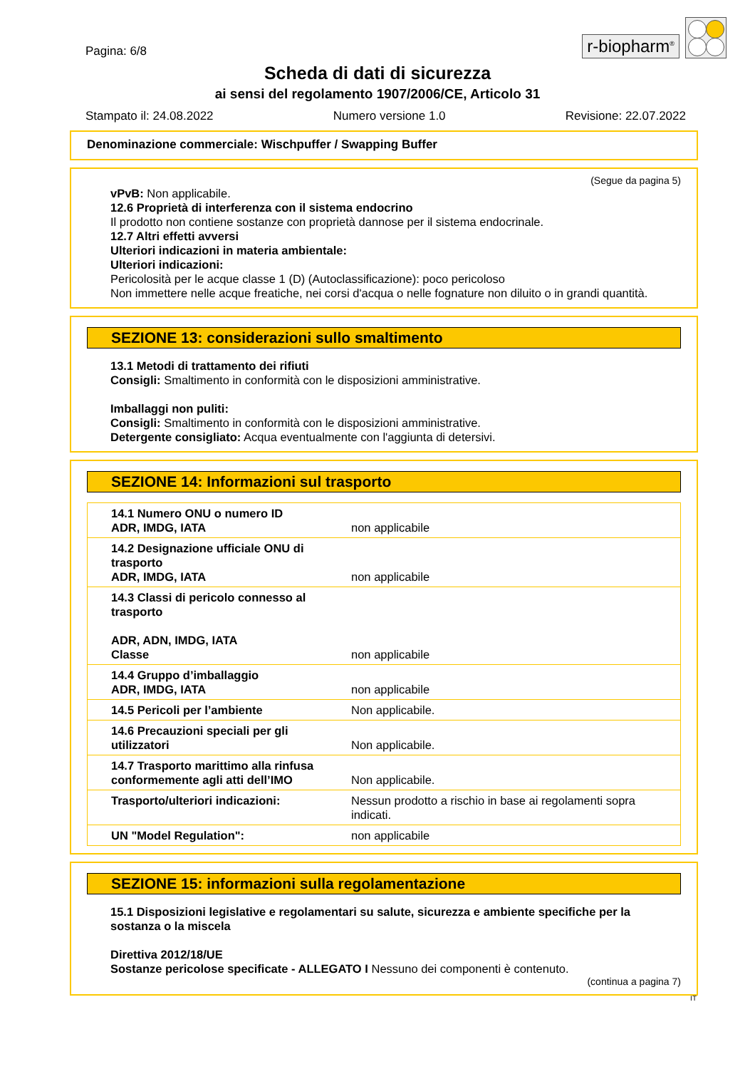Pagina: 6/8
r-biopharm<sup>®</sup>
Scheda di dati di sicurezza
ai sensi del regolamento 1907/2006/CE, Articolo 31
Stampato il: 24.08.2022 Numero versione 1.0 Revisione: 22.07.2022
Denominazione commerciale: Wischpuffer / Swapping Buffer
(Segue da pagina 5)
vPvB: Non applicabile.
12.6 Proprietà di interferenza con il sistema endocrino
Il prodotto non contiene sostanze con proprietà dannose per il sistema endocrinale.
12.7 Altri effetti avversi
Ulteriori indicazioni in materia ambientale:
Ulteriori indicazioni:
Pericolosità per le acque classe 1 (D) (Autoclassificazione): poco pericoloso
Non immettere nelle acque freatiche, nei corsi d'acqua o nelle fognature non diluito o in grandi quantità.
SEZIONE 13: considerazioni sullo smaltimento
13.1 Metodi di trattamento dei rifiuti
Consigli: Smaltimento in conformità con le disposizioni amministrative.
Imballaggi non puliti:
Consigli: Smaltimento in conformità con le disposizioni amministrative.
Detergente consigliato: Acqua eventualmente con l'aggiunta di detersivi.
SEZIONE 14: Informazioni sul trasporto
| 14.1 Numero ONU o numero ID ADR, IMDG, IATA | non applicabile |
| 14.2 Designazione ufficiale ONU di trasporto ADR, IMDG, IATA | non applicabile |
| 14.3 Classi di pericolo connesso al trasporto ADR, ADN, IMDG, IATA Classe | non applicabile |
| 14.4 Gruppo d’imballaggio ADR, IMDG, IATA | non applicabile |
| 14.5 Pericoli per l’ambiente | Non applicabile. |
| 14.6 Precauzioni speciali per gli utilizzatori | Non applicabile. |
| 14.7 Trasporto marittimo alla rinfusa conformemente agli atti dell’IMO | Non applicabile. |
| Trasporto/ulteriori indicazioni: | Nessun prodotto a rischio in base ai regolamenti sopra indicati. |
| UN "Model Regulation": | non applicabile |
SEZIONE 15: informazioni sulla regolamentazione
15.1 Disposizioni legislative e regolamentari su salute, sicurezza e ambiente specifiche per la sostanza o la miscela
Direttiva 2012/18/UE
Sostanze pericolose specificate - ALLEGATO I Nessuno dei componenti è contenuto.
(continua a pagina 7)
IT